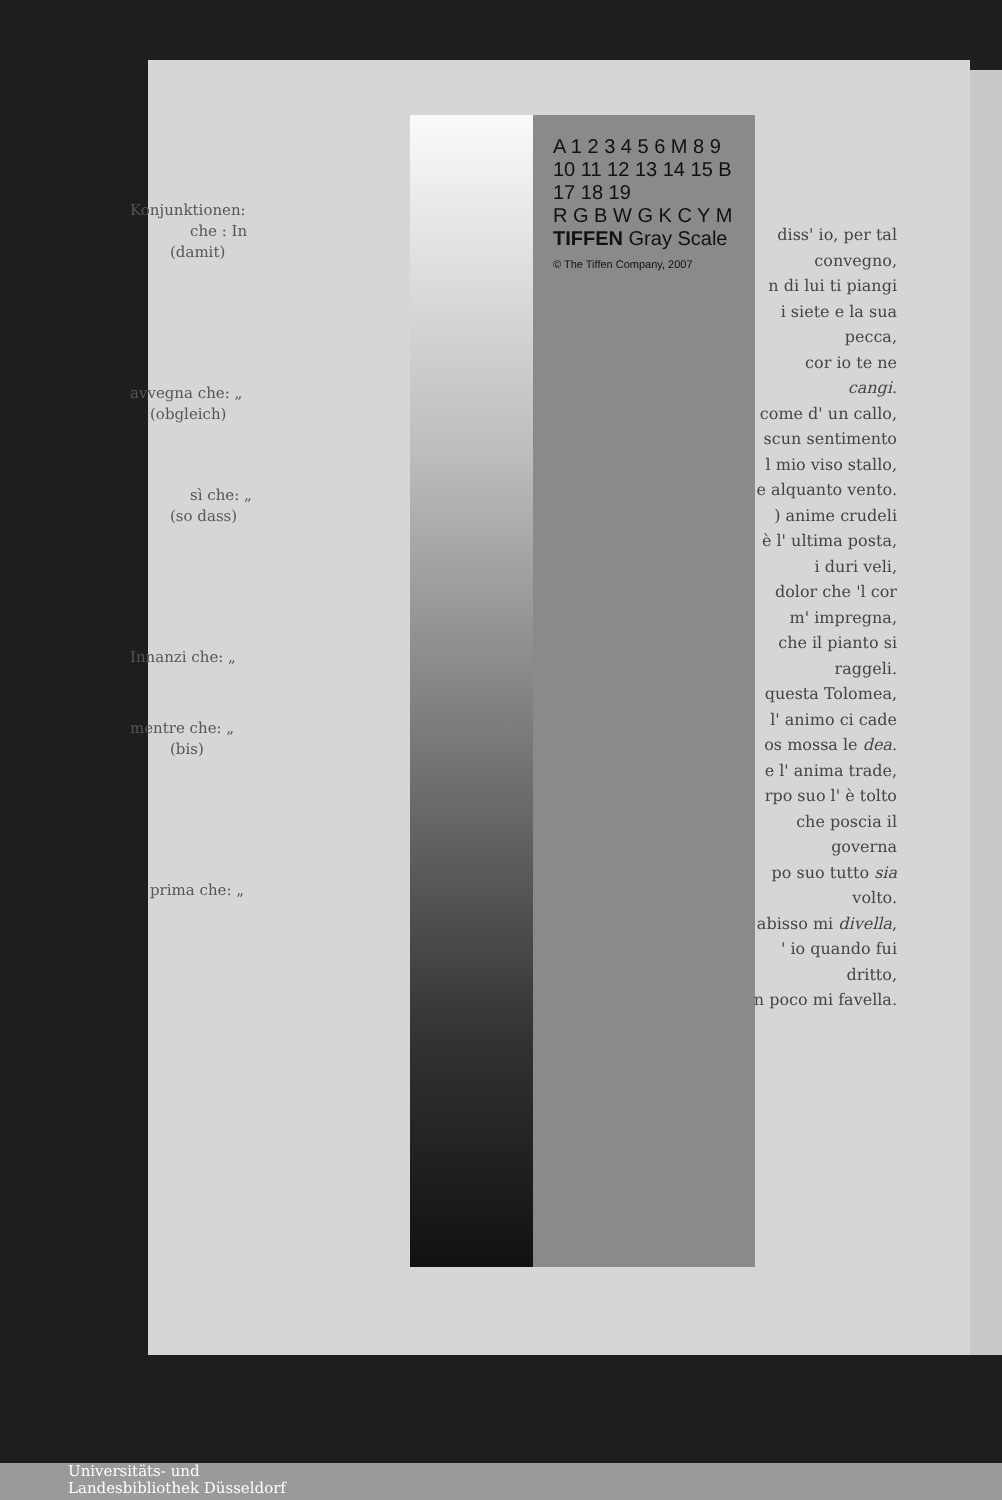Konjunktionen:
che : In
(damit)
avvegna che: „
(obgleich)
sì che: „
(so dass)
Innanzi che: „
mentre che: „
(bis)
prima che: „
A 1 2 3 4 5 6 M 8 9 10 11 12 13 14 15 B 17 18 19
R G B W G K C Y M
TIFFEN Gray Scale
© The Tiffen Company, 2007
diss' io, per tal
convegno,
n di lui ti piangi
i siete e la sua
pecca,
cor io te ne cangi.
come d' un callo,
scun sentimento
l mio viso stallo,
e alquanto vento.
) anime crudeli
è l' ultima posta,
i duri veli,
dolor che 'l cor
m' impregna,
che il pianto si
raggeli.
questa Tolomea,
l' animo ci cade
os mossa le dea.
e l' anima trade,
rpo suo l' è tolto
che poscia il
governa
po suo tutto sia
volto.
abisso mi divella,
' io quando fui
dritto,
n poco mi favella.
Universitäts- und
Landesbibliothek Düsseldorf